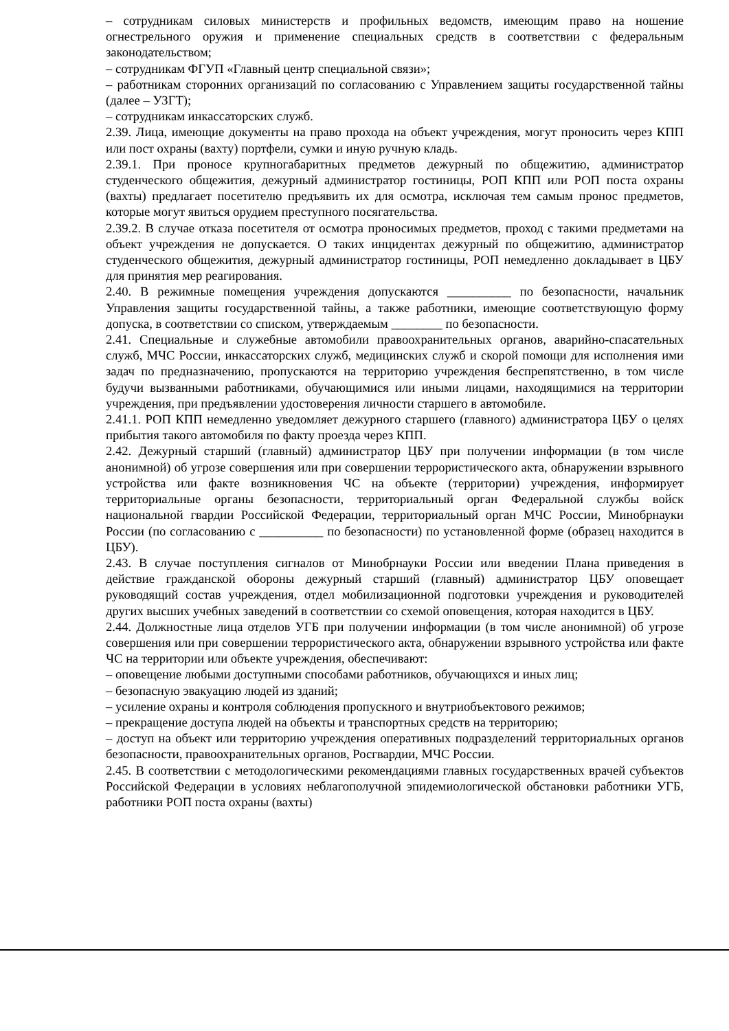– сотрудникам силовых министерств и профильных ведомств, имеющим право на ношение огнестрельного оружия и применение специальных средств в соответствии с федеральным законодательством;
– сотрудникам ФГУП «Главный центр специальной связи»;
– работникам сторонних организаций по согласованию с Управлением защиты государственной тайны (далее – УЗГТ);
– сотрудникам инкассаторских служб.
2.39. Лица, имеющие документы на право прохода на объект учреждения, могут проносить через КПП или пост охраны (вахту) портфели, сумки и иную ручную кладь.
2.39.1. При проносе крупногабаритных предметов дежурный по общежитию, администратор студенческого общежития, дежурный администратор гостиницы, РОП КПП или РОП поста охраны (вахты) предлагает посетителю предъявить их для осмотра, исключая тем самым пронос предметов, которые могут явиться орудием преступного посягательства.
2.39.2. В случае отказа посетителя от осмотра проносимых предметов, проход с такими предметами на объект учреждения не допускается. О таких инцидентах дежурный по общежитию, администратор студенческого общежития, дежурный администратор гостиницы, РОП немедленно докладывает в ЦБУ для принятия мер реагирования.
2.40. В режимные помещения учреждения допускаются __________ по безопасности, начальник Управления защиты государственной тайны, а также работники, имеющие соответствующую форму допуска, в соответствии со списком, утверждаемым ________ по безопасности.
2.41. Специальные и служебные автомобили правоохранительных органов, аварийно-спасательных служб, МЧС России, инкассаторских служб, медицинских служб и скорой помощи для исполнения ими задач по предназначению, пропускаются на территорию учреждения беспрепятственно, в том числе будучи вызванными работниками, обучающимися или иными лицами, находящимися на территории учреждения, при предъявлении удостоверения личности старшего в автомобиле.
2.41.1. РОП КПП немедленно уведомляет дежурного старшего (главного) администратора ЦБУ о целях прибытия такого автомобиля по факту проезда через КПП.
2.42. Дежурный старший (главный) администратор ЦБУ при получении информации (в том числе анонимной) об угрозе совершения или при совершении террористического акта, обнаружении взрывного устройства или факте возникновения ЧС на объекте (территории) учреждения, информирует территориальные органы безопасности, территориальный орган Федеральной службы войск национальной гвардии Российской Федерации, территориальный орган МЧС России, Минобрнауки России (по согласованию с __________ по безопасности) по установленной форме (образец находится в ЦБУ).
2.43. В случае поступления сигналов от Минобрнауки России или введении Плана приведения в действие гражданской обороны дежурный старший (главный) администратор ЦБУ оповещает руководящий состав учреждения, отдел мобилизационной подготовки учреждения и руководителей других высших учебных заведений в соответствии со схемой оповещения, которая находится в ЦБУ.
2.44. Должностные лица отделов УГБ при получении информации (в том числе анонимной) об угрозе совершения или при совершении террористического акта, обнаружении взрывного устройства или факте ЧС на территории или объекте учреждения, обеспечивают:
– оповещение любыми доступными способами работников, обучающихся и иных лиц;
– безопасную эвакуацию людей из зданий;
– усиление охраны и контроля соблюдения пропускного и внутриобъектового режимов;
– прекращение доступа людей на объекты и транспортных средств на территорию;
– доступ на объект или территорию учреждения оперативных подразделений территориальных органов безопасности, правоохранительных органов, Росгвардии, МЧС России.
2.45. В соответствии с методологическими рекомендациями главных государственных врачей субъектов Российской Федерации в условиях неблагополучной эпидемиологической обстановки работники УГБ, работники РОП поста охраны (вахты)